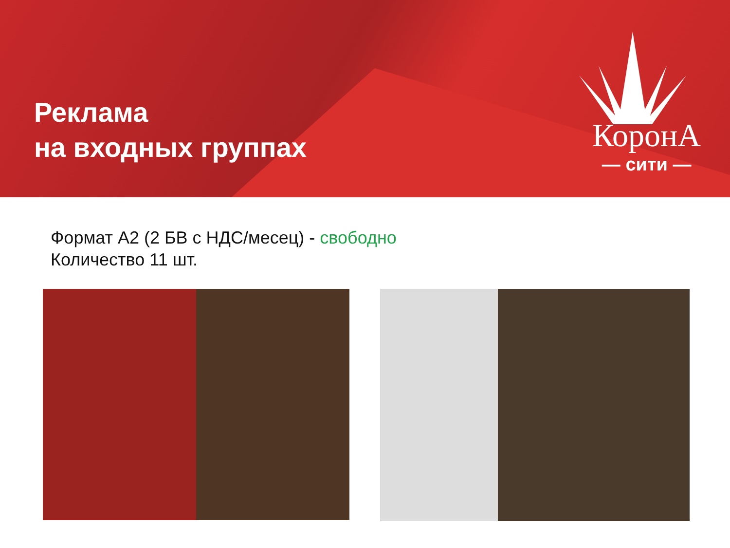Реклама
на входных группах
КоронА
— сити —
Формат А2 (2 БВ с НДС/месец) - свободно
Количество 11 шт.